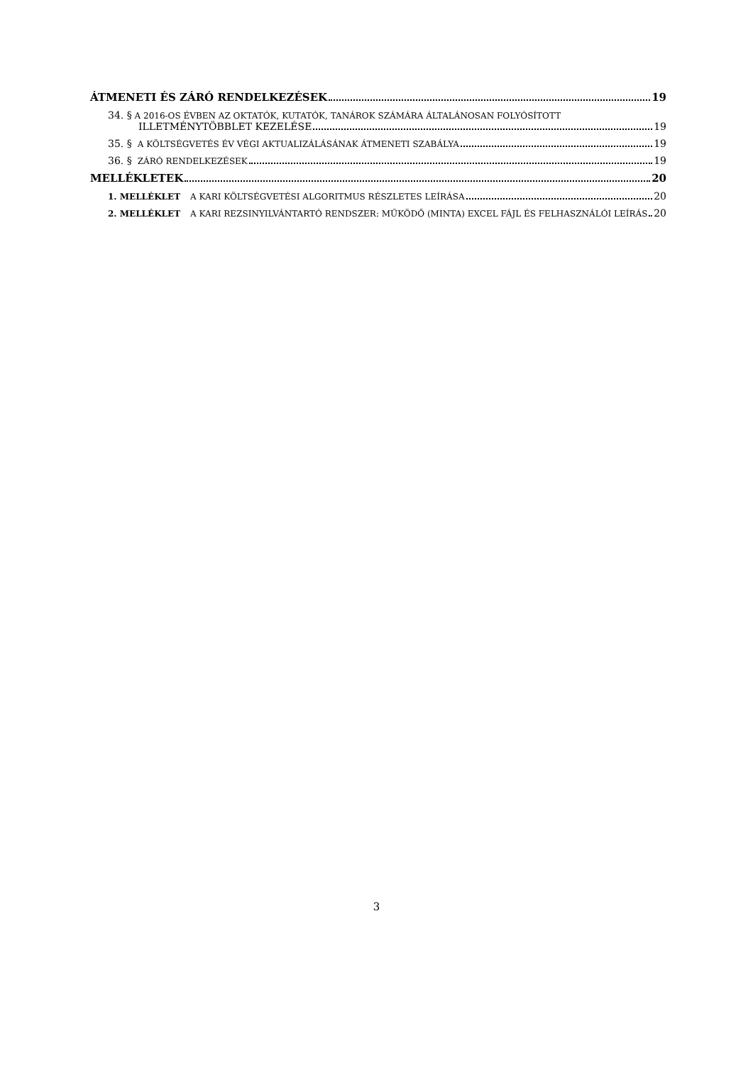ÁTMENETI ÉS ZÁRÓ RENDELKEZÉSEK 19
34. § A 2016-OS ÉVBEN AZ OKTATÓK, KUTATÓK, TANÁROK SZÁMÁRA ÁLTALÁNOSAN FOLYÓSÍTOTT
ILLETMÉNYTÖBBLET KEZELÉSE 19
35. § A KÖLTSÉGVETÉS ÉV VÉGI AKTUALIZÁLÁSÁNAK ÁTMENETI SZABÁLYA 19
36. § ZÁRÓ RENDELKEZÉSEK 19
MELLÉKLETEK 20
1. MELLÉKLET A KARI KÖLTSÉGVETÉSI ALGORITMUS RÉSZLETES LEÍRÁSA 20
2. MELLÉKLET A KARI REZSINYILVÁNTARTÓ RENDSZER: MŰKÖDŐ (MINTA) EXCEL FÁJL ÉS FELHASZNÁLÓI LEÍRÁS 20
3